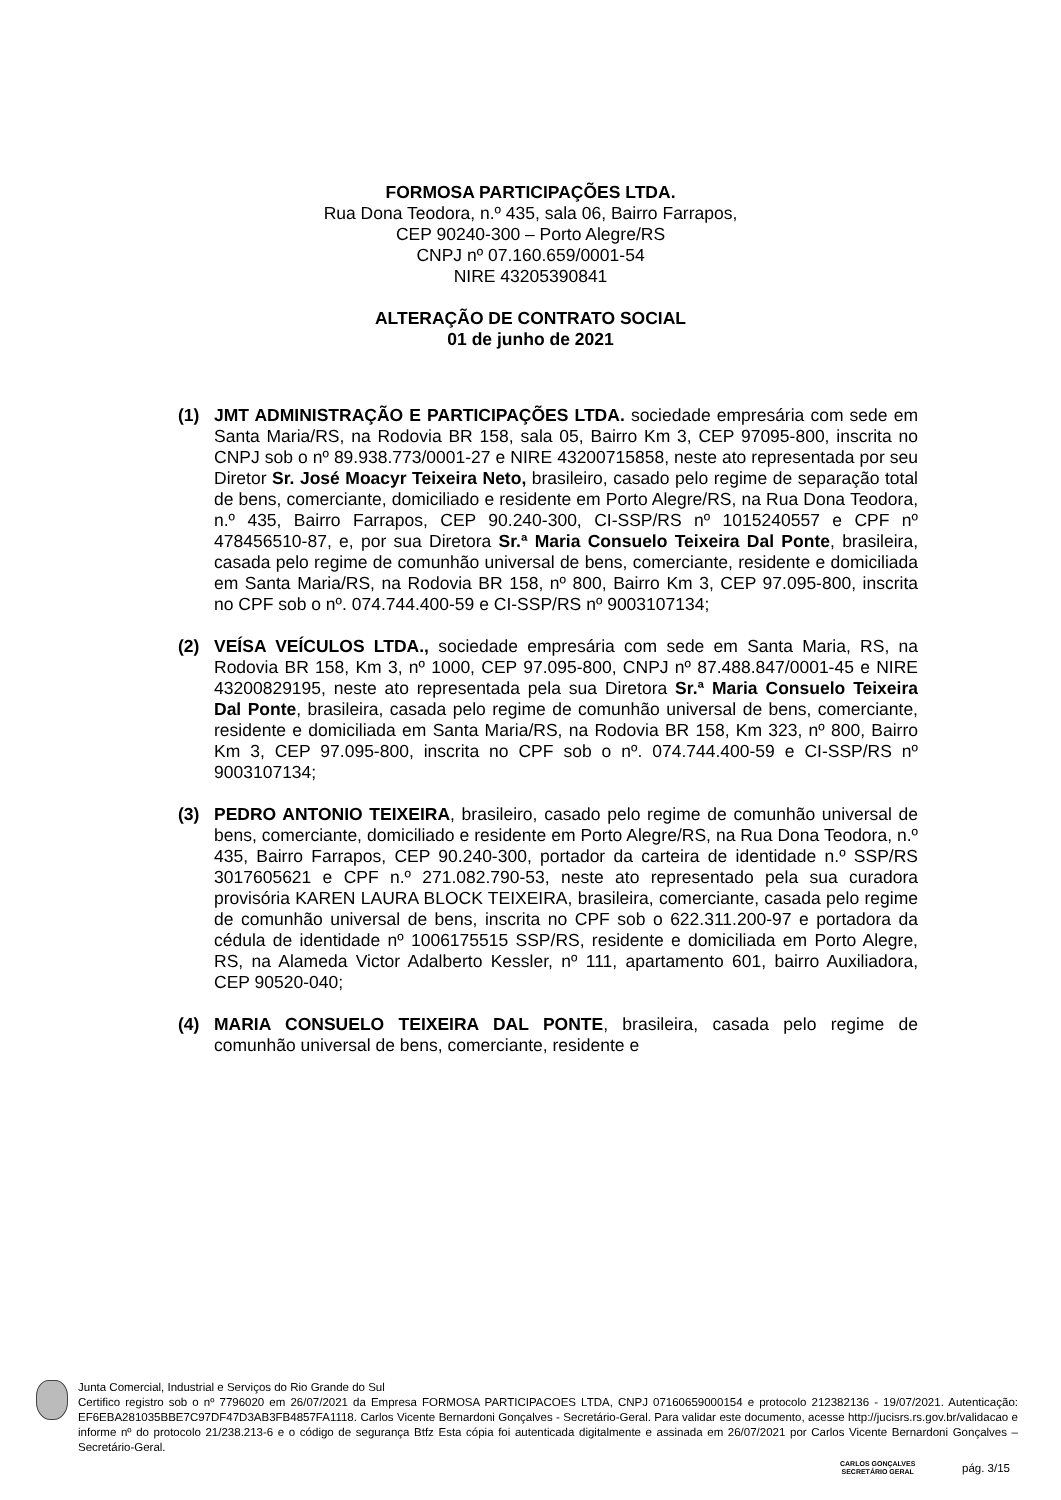FORMOSA PARTICIPAÇÕES LTDA.
Rua Dona Teodora, n.º 435, sala 06, Bairro Farrapos,
CEP 90240-300 – Porto Alegre/RS
CNPJ nº 07.160.659/0001-54
NIRE 43205390841
ALTERAÇÃO DE CONTRATO SOCIAL
01 de junho de 2021
(1) JMT ADMINISTRAÇÃO E PARTICIPAÇÕES LTDA. sociedade empresária com sede em Santa Maria/RS, na Rodovia BR 158, sala 05, Bairro Km 3, CEP 97095-800, inscrita no CNPJ sob o nº 89.938.773/0001-27 e NIRE 43200715858, neste ato representada por seu Diretor Sr. José Moacyr Teixeira Neto, brasileiro, casado pelo regime de separação total de bens, comerciante, domiciliado e residente em Porto Alegre/RS, na Rua Dona Teodora, n.º 435, Bairro Farrapos, CEP 90.240-300, CI-SSP/RS nº 1015240557 e CPF nº 478456510-87, e, por sua Diretora Sr.ª Maria Consuelo Teixeira Dal Ponte, brasileira, casada pelo regime de comunhão universal de bens, comerciante, residente e domiciliada em Santa Maria/RS, na Rodovia BR 158, nº 800, Bairro Km 3, CEP 97.095-800, inscrita no CPF sob o nº. 074.744.400-59 e CI-SSP/RS nº 9003107134;
(2) VEÍSA VEÍCULOS LTDA., sociedade empresária com sede em Santa Maria, RS, na Rodovia BR 158, Km 3, nº 1000, CEP 97.095-800, CNPJ nº 87.488.847/0001-45 e NIRE 43200829195, neste ato representada pela sua Diretora Sr.ª Maria Consuelo Teixeira Dal Ponte, brasileira, casada pelo regime de comunhão universal de bens, comerciante, residente e domiciliada em Santa Maria/RS, na Rodovia BR 158, Km 323, nº 800, Bairro Km 3, CEP 97.095-800, inscrita no CPF sob o nº. 074.744.400-59 e CI-SSP/RS nº 9003107134;
(3) PEDRO ANTONIO TEIXEIRA, brasileiro, casado pelo regime de comunhão universal de bens, comerciante, domiciliado e residente em Porto Alegre/RS, na Rua Dona Teodora, n.º 435, Bairro Farrapos, CEP 90.240-300, portador da carteira de identidade n.º SSP/RS 3017605621 e CPF n.º 271.082.790-53, neste ato representado pela sua curadora provisória KAREN LAURA BLOCK TEIXEIRA, brasileira, comerciante, casada pelo regime de comunhão universal de bens, inscrita no CPF sob o 622.311.200-97 e portadora da cédula de identidade nº 1006175515 SSP/RS, residente e domiciliada em Porto Alegre, RS, na Alameda Victor Adalberto Kessler, nº 111, apartamento 601, bairro Auxiliadora, CEP 90520-040;
(4) MARIA CONSUELO TEIXEIRA DAL PONTE, brasileira, casada pelo regime de comunhão universal de bens, comerciante, residente e
Junta Comercial, Industrial e Serviços do Rio Grande do Sul
Certifico registro sob o nº 7796020 em 26/07/2021 da Empresa FORMOSA PARTICIPACOES LTDA, CNPJ 07160659000154 e protocolo 212382136 - 19/07/2021. Autenticação: EF6EBA281035BBE7C97DF47D3AB3FB4857FA1118. Carlos Vicente Bernardoni Gonçalves - Secretário-Geral. Para validar este documento, acesse http://jucisrs.rs.gov.br/validacao e informe nº do protocolo 21/238.213-6 e o código de segurança Btfz Esta cópia foi autenticada digitalmente e assinada em 26/07/2021 por Carlos Vicente Bernardoni Gonçalves – Secretário-Geral.
CARLOS GONÇALVES
SECRETÁRIO GERAL
pág. 3/15